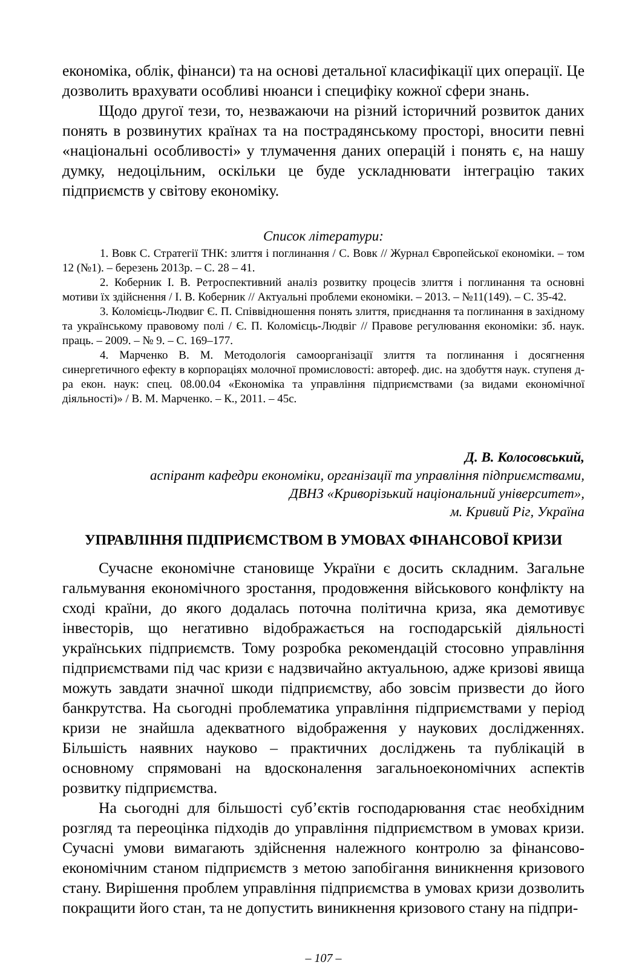економіка, облік, фінанси) та на основі детальної класифікації цих операції. Це дозволить врахувати особливі нюанси і специфіку кожної сфери знань.
Щодо другої тези, то, незважаючи на різний історичний розвиток даних понять в розвинутих країнах та на пострадянському просторі, вносити певні «національні особливості» у тлумачення даних операцій і понять є, на нашу думку, недоцільним, оскільки це буде ускладнювати інтеграцію таких підприємств у світову економіку.
Список літератури:
1. Вовк С. Стратегії ТНК: злиття і поглинання / С. Вовк // Журнал Європейської економіки. – том 12 (№1). – березень 2013р. – С. 28 – 41.
2. Коберник І. В. Ретроспективний аналіз розвитку процесів злиття і поглинання та основні мотиви їх здійснення / І. В. Коберник // Актуальні проблеми економіки. – 2013. – №11(149). – С. 35-42.
3. Коломієць-Людвиг Є. П. Співвідношення понять злиття, приєднання та поглинання в західному та українському правовому полі / Є. П. Коломієць-Людвіг // Правове регулювання економіки: зб. наук. праць. – 2009. – № 9. – С. 169–177.
4. Марченко В. М. Методологія самоорганізації злиття та поглинання і досягнення синергетичного ефекту в корпораціях молочної промисловості: автореф. дис. на здобуття наук. ступеня д-ра екон. наук: спец. 08.00.04 «Економіка та управління підприємствами (за видами економічної діяльності)» / В. М. Марченко. – К., 2011. – 45с.
Д. В. Колосовський,
аспірант кафедри економіки, організації та управління підприємствами,
ДВНЗ «Криворізький національний університет»,
м. Кривий Ріг, Україна
УПРАВЛІННЯ ПІДПРИЄМСТВОМ В УМОВАХ ФІНАНСОВОЇ КРИЗИ
Сучасне економічне становище України є досить складним. Загальне гальмування економічного зростання, продовження військового конфлікту на сході країни, до якого додалась поточна політична криза, яка демотивує інвесторів, що негативно відображається на господарській діяльності українських підприємств. Тому розробка рекомендацій стосовно управління підприємствами під час кризи є надзвичайно актуальною, адже кризові явища можуть завдати значної шкоди підприємству, або зовсім призвести до його банкрутства. На сьогодні проблематика управління підприємствами у період кризи не знайшла адекватного відображення у наукових дослідженнях. Більшість наявних науково – практичних досліджень та публікацій в основному спрямовані на вдосконалення загальноекономічних аспектів розвитку підприємства.
На сьогодні для більшості суб’єктів господарювання стає необхідним розгляд та переоцінка підходів до управління підприємством в умовах кризи. Сучасні умови вимагають здійснення належного контролю за фінансово-економічним станом підприємств з метою запобігання виникнення кризового стану. Вирішення проблем управління підприємства в умовах кризи дозволить покращити його стан, та не допустить виникнення кризового стану на підпри-
– 107 –